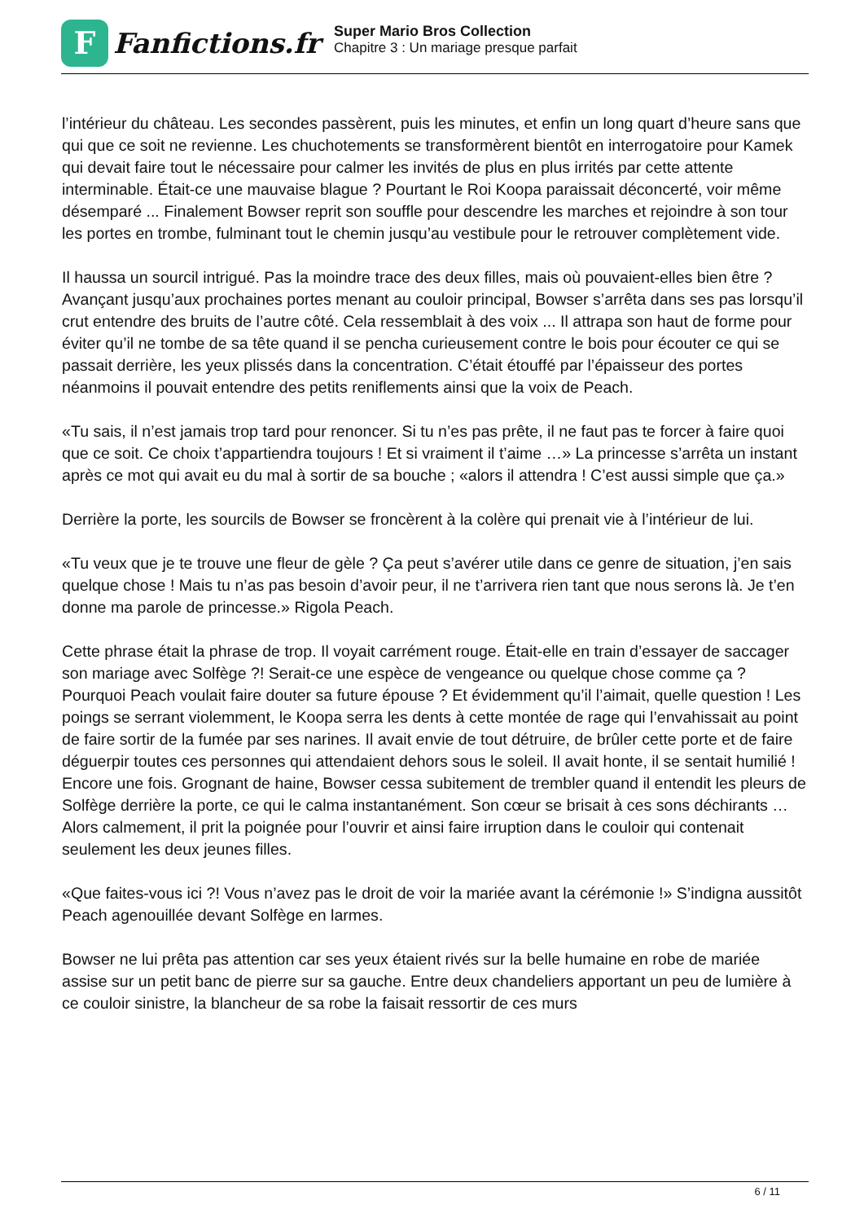F
Fanfictions.fr
Super Mario Bros Collection
Chapitre 3 : Un mariage presque parfait
l’intérieur du château. Les secondes passèrent, puis les minutes, et enfin un long quart d’heure sans que qui que ce soit ne revienne. Les chuchotements se transformèrent bientôt en interrogatoire pour Kamek qui devait faire tout le nécessaire pour calmer les invités de plus en plus irrités par cette attente interminable. Était-ce une mauvaise blague ? Pourtant le Roi Koopa paraissait déconcerté, voir même désemparé ... Finalement Bowser reprit son souffle pour descendre les marches et rejoindre à son tour les portes en trombe, fulminant tout le chemin jusqu’au vestibule pour le retrouver complètement vide.
Il haussa un sourcil intrigué. Pas la moindre trace des deux filles, mais où pouvaient-elles bien être ? Avançant jusqu’aux prochaines portes menant au couloir principal, Bowser s’arrêta dans ses pas lorsqu’il crut entendre des bruits de l’autre côté. Cela ressemblait à des voix ... Il attrapa son haut de forme pour éviter qu’il ne tombe de sa tête quand il se pencha curieusement contre le bois pour écouter ce qui se passait derrière, les yeux plissés dans la concentration. C’était étouffé par l’épaisseur des portes néanmoins il pouvait entendre des petits reniflements ainsi que la voix de Peach.
«Tu sais, il n’est jamais trop tard pour renoncer. Si tu n’es pas prête, il ne faut pas te forcer à faire quoi que ce soit. Ce choix t’appartiendra toujours ! Et si vraiment il t’aime …» La princesse s’arrêta un instant après ce mot qui avait eu du mal à sortir de sa bouche ; «alors il attendra ! C’est aussi simple que ça.»
Derrière la porte, les sourcils de Bowser se froncèrent à la colère qui prenait vie à l’intérieur de lui.
«Tu veux que je te trouve une fleur de gèle ? Ça peut s’avérer utile dans ce genre de situation, j’en sais quelque chose ! Mais tu n’as pas besoin d’avoir peur, il ne t’arrivera rien tant que nous serons là. Je t’en donne ma parole de princesse.» Rigola Peach.
Cette phrase était la phrase de trop. Il voyait carrément rouge. Était-elle en train d’essayer de saccager son mariage avec Solfège ?! Serait-ce une espèce de vengeance ou quelque chose comme ça ? Pourquoi Peach voulait faire douter sa future épouse ? Et évidemment qu’il l’aimait, quelle question ! Les poings se serrant violemment, le Koopa serra les dents à cette montée de rage qui l’envahissait au point de faire sortir de la fumée par ses narines. Il avait envie de tout détruire, de brûler cette porte et de faire déguerpir toutes ces personnes qui attendaient dehors sous le soleil. Il avait honte, il se sentait humilié ! Encore une fois. Grognant de haine, Bowser cessa subitement de trembler quand il entendit les pleurs de Solfège derrière la porte, ce qui le calma instantanément. Son cœur se brisait à ces sons déchirants … Alors calmement, il prit la poignée pour l’ouvrir et ainsi faire irruption dans le couloir qui contenait seulement les deux jeunes filles.
«Que faites-vous ici ?! Vous n’avez pas le droit de voir la mariée avant la cérémonie !» S’indigna aussitôt Peach agenouillée devant Solfège en larmes.
Bowser ne lui prêta pas attention car ses yeux étaient rivés sur la belle humaine en robe de mariée assise sur un petit banc de pierre sur sa gauche. Entre deux chandeliers apportant un peu de lumière à ce couloir sinistre, la blancheur de sa robe la faisait ressortir de ces murs
6 / 11